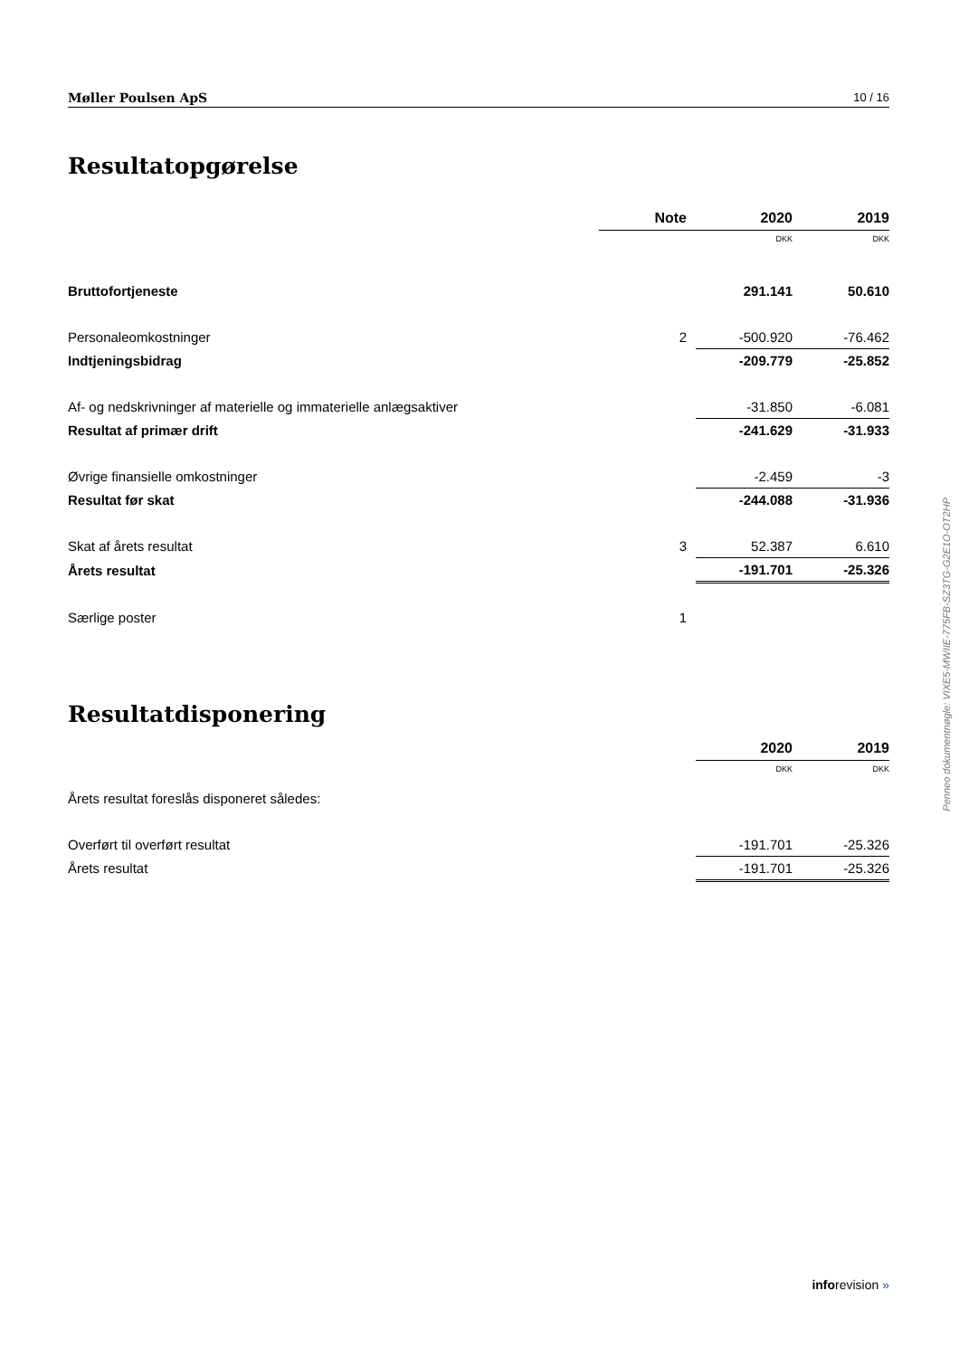Møller Poulsen ApS 10 / 16
Resultatopgørelse
| | Note | 2020 | 2019 |
| --- | --- | --- | --- |
| | | DKK | DKK |
| Bruttofortjeneste | | 291.141 | 50.610 |
| Personaleomkostninger | 2 | -500.920 | -76.462 |
| Indtjeningsbidrag | | -209.779 | -25.852 |
| Af- og nedskrivninger af materielle og immaterielle anlægsaktiver | | -31.850 | -6.081 |
| Resultat af primær drift | | -241.629 | -31.933 |
| Øvrige finansielle omkostninger | | -2.459 | -3 |
| Resultat før skat | | -244.088 | -31.936 |
| Skat af årets resultat | 3 | 52.387 | 6.610 |
| Årets resultat | | -191.701 | -25.326 |
| Særlige poster | 1 | | |
Resultatdisponering
| | 2020 | 2019 |
| --- | --- | --- |
| | DKK | DKK |
| Årets resultat foreslås disponeret således: | | |
| Overført til overført resultat | -191.701 | -25.326 |
| Årets resultat | -191.701 | -25.326 |
Penneo dokumentnøgle: VIXE5-MWIIE-775FB-SZ3TG-G2E1O-OT2HP
inforevision »